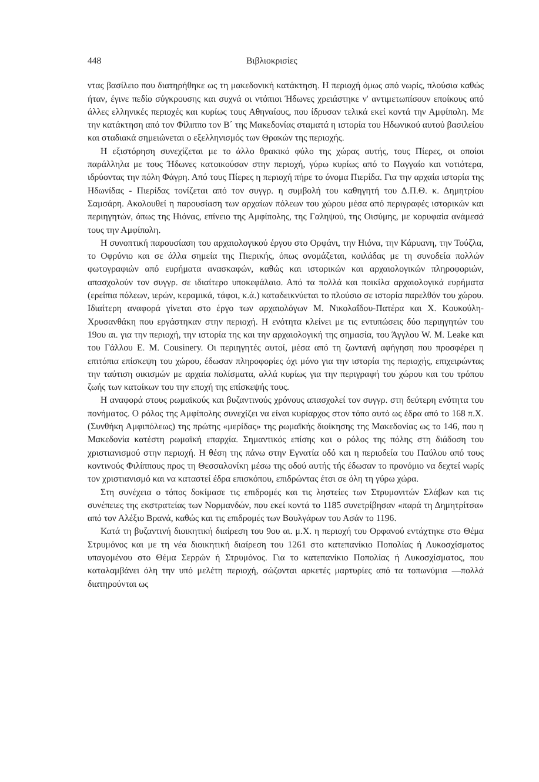448 Βιβλιοκρισίες
ντας βασίλειο που διατηρήθηκε ως τη μακεδονική κατάκτηση. Η περιοχή όμως από νωρίς, πλούσια καθώς ήταν, έγινε πεδίο σύγκρουσης και συχνά οι ντόπιοι Ήδωνες χρειάστηκε ν' αντιμετωπίσουν εποίκους από άλλες ελληνικές περιοχές και κυρίως τους Αθηναίους, που ίδρυσαν τελικά εκεί κοντά την Αμφίπολη. Με την κατάκτηση από τον Φίλιππο τον Β΄ της Μακεδονίας σταματά η ιστορία του Ηδωνικού αυτού βασιλείου και σταδιακά σημειώνεται ο εξελληνισμός των Θρακών της περιοχής.
Η εξιστόρηση συνεχίζεται με το άλλο θρακικό φύλο της χώρας αυτής, τους Πίερες, οι οποίοι παράλληλα με τους Ήδωνες κατοικούσαν στην περιοχή, γύρω κυρίως από το Παγγαίο και νοτιότερα, ιδρύοντας την πόλη Φάγρη. Από τους Πίερες η περιοχή πήρε το όνομα Πιερίδα. Για την αρχαία ιστορία της Ηδωνίδας - Πιερίδας τονίζεται από τον συγγρ. η συμβολή του καθηγητή του Δ.Π.Θ. κ. Δημητρίου Σαμσάρη. Ακολουθεί η παρουσίαση των αρχαίων πόλεων του χώρου μέσα από περιγραφές ιστορικών και περιηγητών, όπως της Ηιόνας, επίνειο της Αμφίπολης, της Γαληψού, της Οισύμης, με κορυφαία ανάμεσά τους την Αμφίπολη.
Η συνοπτική παρουσίαση του αρχαιολογικού έργου στο Ορφάνι, την Ηιόνα, την Κάρυανη, την Τούζλα, το Οφρύνιο και σε άλλα σημεία της Πιερικής, όπως ονομάζεται, κοιλάδας με τη συνοδεία πολλών φωτογραφιών από ευρήματα ανασκαφών, καθώς και ιστορικών και αρχαιολογικών πληροφοριών, απασχολούν τον συγγρ. σε ιδιαίτερο υποκεφάλαιο. Από τα πολλά και ποικίλα αρχαιολογικά ευρήματα (ερείπια πόλεων, ιερών, κεραμικά, τάφοι, κ.ά.) καταδεικνύεται το πλούσιο σε ιστορία παρελθόν του χώρου. Ιδιαίτερη αναφορά γίνεται στο έργο των αρχαιολόγων Μ. Νικολαΐδου-Πατέρα και Χ. Κουκούλη-Χρυσανθάκη που εργάστηκαν στην περιοχή. Η ενότητα κλείνει με τις εντυπώσεις δύο περιηγητών του 19ου αι. για την περιοχή, την ιστορία της και την αρχαιολογική της σημασία, του Άγγλου W. M. Leake και του Γάλλου Ε. Μ. Cousinery. Οι περιηγητές αυτοί, μέσα από τη ζωντανή αφήγηση που προσφέρει η επιτόπια επίσκεψη του χώρου, έδωσαν πληροφορίες όχι μόνο για την ιστορία της περιοχής, επιχειρώντας την ταύτιση οικισμών με αρχαία πολίσματα, αλλά κυρίως για την περιγραφή του χώρου και του τρόπου ζωής των κατοίκων του την εποχή της επίσκεψής τους.
Η αναφορά στους ρωμαϊκούς και βυζαντινούς χρόνους απασχολεί τον συγγρ. στη δεύτερη ενότητα του πονήματος. Ο ρόλος της Αμφίπολης συνεχίζει να είναι κυρίαρχος στον τόπο αυτό ως έδρα από το 168 π.Χ. (Συνθήκη Αμφιπόλεως) της πρώτης «μερίδας» της ρωμαϊκής διοίκησης της Μακεδονίας ως το 146, που η Μακεδονία κατέστη ρωμαϊκή επαρχία. Σημαντικός επίσης και ο ρόλος της πόλης στη διάδοση του χριστιανισμού στην περιοχή. Η θέση της πάνω στην Εγνατία οδό και η περιοδεία του Παύλου από τους κοντινούς Φιλίππους προς τη Θεσσαλονίκη μέσω της οδού αυτής τής έδωσαν το προνόμιο να δεχτεί νωρίς τον χριστιανισμό και να καταστεί έδρα επισκόπου, επιδρώντας έτσι σε όλη τη γύρω χώρα.
Στη συνέχεια ο τόπος δοκίμασε τις επιδρομές και τις ληστείες των Στρυμονιτών Σλάβων και τις συνέπειες της εκστρατείας των Νορμανδών, που εκεί κοντά το 1185 συνετρίβησαν «παρά τη Δημητρίτσα» από τον Αλέξιο Βρανά, καθώς και τις επιδρομές των Βουλγάρων του Ασάν το 1196.
Κατά τη βυζαντινή διοικητική διαίρεση του 9ου αι. μ.Χ. η περιοχή του Ορφανού εντάχτηκε στο Θέμα Στρυμόνος και με τη νέα διοικητική διαίρεση του 1261 στο κατεπανίκιο Ποπολίας ή Λυκοσχίσματος υπαγομένου στο Θέμα Σερρών ή Στρυμόνος. Για το κατεπανίκιο Ποπολίας ή Λυκοσχίσματος, που καταλαμβάνει όλη την υπό μελέτη περιοχή, σώζονται αρκετές μαρτυρίες από τα τοπωνύμια —πολλά διατηρούνται ως